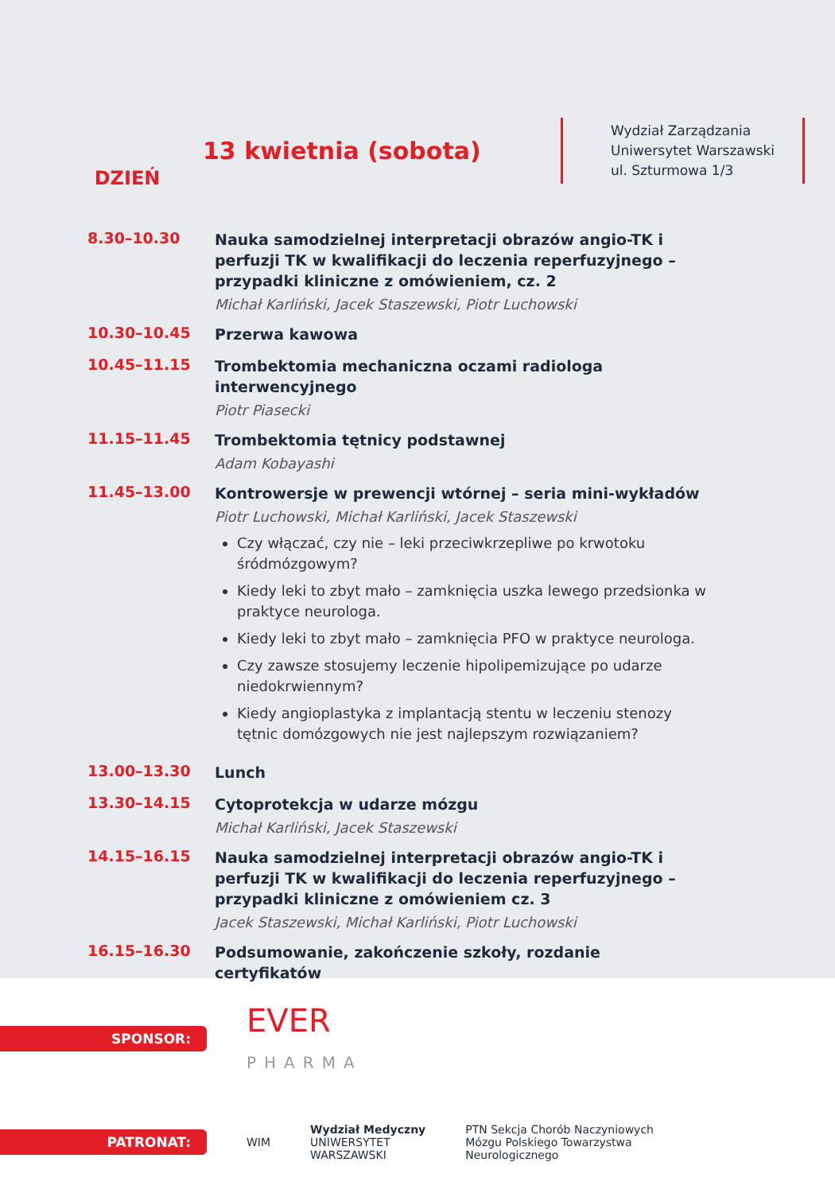DZIEŃ
13 kwietnia (sobota)
Wydział Zarządzania
Uniwersytet Warszawski
ul. Szturmowa 1/3
8.30–10.30
Nauka samodzielnej interpretacji obrazów angio-TK i perfuzji TK w kwalifikacji do leczenia reperfuzyjnego – przypadki kliniczne z omówieniem, cz. 2
Michał Karliński, Jacek Staszewski, Piotr Luchowski
10.30–10.45
Przerwa kawowa
10.45–11.15
Trombektomia mechaniczna oczami radiologa interwencyjnego
Piotr Piasecki
11.15–11.45
Trombektomia tętnicy podstawnej
Adam Kobayashi
11.45–13.00
Kontrowersje w prewencji wtórnej – seria mini-wykładów
Piotr Luchowski, Michał Karliński, Jacek Staszewski
Czy włączać, czy nie – leki przeciwkrzepliwe po krwotoku śródmózgowym?
Kiedy leki to zbyt mało – zamknięcia uszka lewego przedsionka w praktyce neurologa.
Kiedy leki to zbyt mało – zamknięcia PFO w praktyce neurologa.
Czy zawsze stosujemy leczenie hipolipemizujące po udarze niedokrwiennym?
Kiedy angioplastyka z implantacją stentu w leczeniu stenozy tętnic domózgowych nie jest najlepszym rozwiązaniem?
13.00–13.30
Lunch
13.30–14.15
Cytoprotekcja w udarze mózgu
Michał Karliński, Jacek Staszewski
14.15–16.15
Nauka samodzielnej interpretacji obrazów angio-TK i perfuzji TK w kwalifikacji do leczenia reperfuzyjnego – przypadki kliniczne z omówieniem cz. 3
Jacek Staszewski, Michał Karliński, Piotr Luchowski
16.15–16.30
Podsumowanie, zakończenie szkoły, rozdanie certyfikatów
SPONSOR:
EVER
PHARMA
PATRONAT:
WIM
Wydział Medyczny
UNIWERSYTET
WARSZAWSKI
PTN Sekcja Chorób Naczyniowych
Mózgu Polskiego Towarzystwa
Neurologicznego